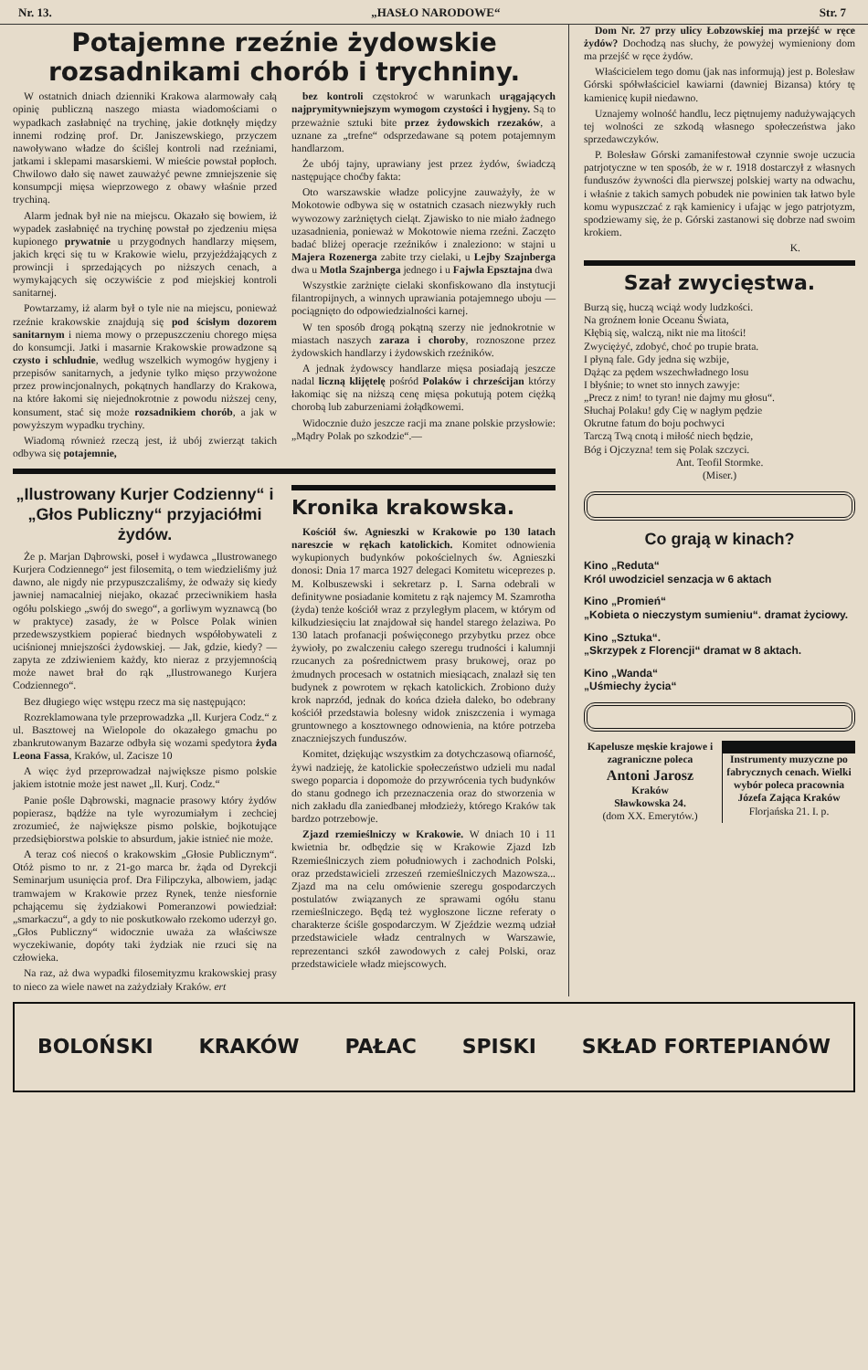Nr. 13. „HASŁO NARODOWE“Str. 7
Potajemne rzeźnie żydowskie rozsadnikami chorób i trychniny.
W ostatnich dniach dzienniki Krakowa alarmowały całą opinię publiczną naszego miasta wiadomościami o wypadkach zasłabnięć na trychinę, jakie dotknęły między innemi rodzinę prof. Dr. Janiszewskiego, przyczem nawoływano władze do ściślej kontroli nad rzeźniami, jatkami i sklepami masarskiemi. W mieście powstał popłoch. Chwilowo dało się nawet zauważyć pewne zmniejszenie się konsumpcji mięsa wieprzowego z obawy właśnie przed trychiną.
Alarm jednak był nie na miejscu. Okazało się bowiem, iż wypadek zasłabnięć na trychinę powstał po zjedzeniu mięsa kupionego prywatnie u przygodnych handlarzy mięsem, jakich kręci się tu w Krakowie wielu, przyjeżdżających z prowincji i sprzedających po niższych cenach, a wymykających się oczywiście z pod miejskiej kontroli sanitarnej.
Powtarzamy, iż alarm był o tyle nie na miejscu, ponieważ rzeźnie krakowskie znajdują się pod ścisłym dozorem sanitarnym i niema mowy o przepuszczeniu chorego mięsa do konsumcji. Jatki i masarnie Krakowskie prowadzone są czysto i schludnie, według wszelkich wymogów hygjeny i przepisów sanitarnych, a jedynie tylko mięso przywożone przez prowincjonalnych, pokątnych handlarzy do Krakowa, na które łakomi się niejednokrotnie z powodu niższej ceny, konsument, stać się może rozsadnikiem chorób, a jak w powyższym wypadku trychiny.
Wiadomą również rzeczą jest, iż ubój zwierząt takich odbywa się potajemnie,
bez kontroli częstokroć w warunkach urągających najprymitywniejszym wymogom czystości i hygjeny. Są to przeważnie sztuki bite przez żydowskich rzezaków, a uznane za „trefne“ odsprzedawane są potem potajemnym handlarzom.
Że ubój tajny, uprawiany jest przez żydów, świadczą następujące choćby fakta:
Oto warszawskie władze policyjne zauważyły, że w Mokotowie odbywa się w ostatnich czasach niezwykły ruch wywozowy zarżniętych cieląt. Zjawisko to nie miało żadnego uzasadnienia, ponieważ w Mokotowie niema rzeźni. Zaczęto badać bliżej operacje rzeźników i znaleziono: w stajni u Majera Rozenerga zabite trzy cielaki, u Lejby Szajnberga dwa u Motla Szajnberga jednego i u Fajwla Epsztajna dwa
Wszystkie zarżnięte cielaki skonfiskowano dla instytucji filantropijnych, a winnych uprawiania potajemnego uboju — pociągnięto do odpowiedzialności karnej.
W ten sposób drogą pokątną szerzy nie jednokrotnie w miastach naszych zaraza i choroby, roznoszone przez żydowskich handlarzy i żydowskich rzeźników.
A jednak żydowscy handlarze mięsa posiadają jeszcze nadal liczną klijętelę pośród Polaków i chrześcijan którzy łakomiąc się na niższą cenę mięsa pokutują potem ciężką chorobą lub zaburzeniami żołądkowemi.
Widocznie dużo jeszcze racji ma znane polskie przysłowie: „Mądry Polak po szkodzie“.—
„Ilustrowany Kurjer Codzienny“ i „Głos Publiczny“ przyjaciółmi żydów.
Że p. Marjan Dąbrowski, poseł i wydawca „Ilustrowanego Kurjera Codziennego“ jest filosemitą, o tem wiedzieliśmy już dawno, ale nigdy nie przypuszczaliśmy, że odważy się kiedy jawniej namacalniej niejako, okazać przeciwnikiem hasła ogółu polskiego „swój do swego“, a gorliwym wyznawcą (bo w praktyce) zasady, że w Polsce Polak winien przedewszystkiem popierać biednych współobywateli z uciśnionej mniejszości żydowskiej. — Jak, gdzie, kiedy? — zapyta ze zdziwieniem każdy, kto nieraz z przyjemnością może nawet brał do rąk „Ilustrowanego Kurjera Codziennego“.
Bez długiego więc wstępu rzecz ma się następująco:
Rozreklamowana tyle przeprowadzka „Il. Kurjera Codz.“ z ul. Basztowej na Wielopole do okazałego gmachu po zbankrutowanym Bazarze odbyła się wozami spedytora żyda Leona Fassa, Kraków, ul. Zacisze 10
A więc żyd przeprowadzał największe pismo polskie jakiem istotnie może jest nawet „Il. Kurj. Codz.“
Panie pośle Dąbrowski, magnacie prasowy który żydów popierasz, bądźże na tyle wyrozumiałym i zechciej zrozumieć, że największe pismo polskie, bojkotujące przedsiębiorstwa polskie to absurdum, jakie istnieć nie może.
A teraz coś niecoś o krakowskim „Głosie Publicznym“. Otóż pismo to nr. z 21-go marca br. żąda od Dyrekcji Seminarjum usunięcia prof. Dra Filipczyka, albowiem, jadąc tramwajem w Krakowie przez Rynek, tenże niesfornie pchającemu się żydziakowi Pomeranzowi powiedział: „smarkaczu“, a gdy to nie poskutkowało rzekomo uderzył go. „Głos Publiczny“ widocznie uważa za właściwsze wyczekiwanie, dopóty taki żydziak nie rzuci się na człowieka.
Na raz, aż dwa wypadki filosemityzmu krakowskiej prasy to nieco za wiele nawet na zażydziały Kraków. ert
Kronika krakowska.
Kościół św. Agnieszki w Krakowie po 130 latach nareszcie w rękach katolickich. Komitet odnowienia wykupionych budynków pokościelnych św. Agnieszki donosi: Dnia 17 marca 1927 delegaci Komitetu wiceprezes p. M. Kolbuszewski i sekretarz p. I. Sarna odebrali w definitywne posiadanie komitetu z rąk najemcy M. Szamrotha (żyda) tenże kościół wraz z przyległym placem, w którym od kilkudziesięciu lat znajdował się handel starego żelaziwa. Po 130 latach profanacji poświęconego przybytku przez obce żywioły, po zwalczeniu całego szeregu trudności i kalumnji rzucanych za pośrednictwem prasy brukowej, oraz po żmudnych procesach w ostatnich miesiącach, znalazł się ten budynek z powrotem w rękach katolickich. Zrobiono duży krok naprzód, jednak do końca dzieła daleko, bo odebrany kościół przedstawia bolesny widok zniszczenia i wymaga gruntownego a kosztownego odnowienia, na które potrzeba znaczniejszych funduszów.
Komitet, dziękując wszystkim za dotychczasową ofiarność, żywi nadzieję, że katolickie społeczeństwo udzieli mu nadal swego poparcia i dopomoże do przywrócenia tych budynków do stanu godnego ich przeznaczenia oraz do stworzenia w nich zakładu dla zaniedbanej młodzieży, którego Kraków tak bardzo potrzebowje.
Zjazd rzemieślniczy w Krakowie. W dniach 10 i 11 kwietnia br. odbędzie się w Krakowie Zjazd Izb Rzemieślniczych ziem południowych i zachodnich Polski, oraz przedstawicieli zrzeszeń rzemieślniczych Mazowsza... Zjazd ma na celu omówienie szeregu gospodarczych postulatów związanych ze sprawami ogółu stanu rzemieślniczego. Będą też wygłoszone liczne referaty o charakterze ściśle gospodarczym. W Zjeździe wezmą udział przedstawiciele władz centralnych w Warszawie, reprezentanci szkół zawodowych z całej Polski, oraz przedstawiciele władz miejscowych.
Dom Nr. 27 przy ulicy Łobzowskiej ma przejść w ręce żydów? Dochodzą nas słuchy, że powyżej wymieniony dom ma przejść w ręce żydów.
Właścicielem tego domu (jak nas informują) jest p. Bolesław Górski spółwłaściciel kawiarni (dawniej Bizansa) który tę kamienicę kupił niedawno.
Uznajemy wolność handlu, lecz piętnujemy nadużywających tej wolności ze szkodą własnego społeczeństwa jako sprzedawczyków.
P. Bolesław Górski zamanifestował czynnie swoje uczucia patrjotyczne w ten sposób, że w r. 1918 dostarczył z własnych funduszów żywności dla pierwszej polskiej warty na odwachu, i właśnie z takich samych pobudek nie powinien tak łatwo byle komu wypuszczać z rąk kamienicy i ufając w jego patrjotyzm, spodziewamy się, że p. Górski zastanowi się dobrze nad swoim krokiem.
K.
Szał zwycięstwa.
Burzą się, huczą wciąż wody ludzkości.
Na groźnem łonie Oceanu Świata,
Kłębią się, walczą, nikt nie ma litości!
Zwyciężyć, zdobyć, choć po trupie brata.
I płyną fale. Gdy jedna się wzbije,
Dążąc za pędem wszechwładnego losu
I błyśnie; to wnet sto innych zawyje:
„Precz z nim! to tyran! nie dajmy mu głosu“.
Słuchaj Polaku! gdy Cię w nagłym pędzie
Okrutne fatum do boju pochwyci
Tarczą Twą cnotą i miłość niech będzie,
Bóg i Ojczyzna! tem się Polak szczyci.
Ant. Teofil Stormke.
(Miser.)
Co grają w kinach?
Kino „Reduta“
Król uwodziciel senzacja w 6 aktach
Kino „Promień“
„Kobieta o nieczystym sumieniu“. dramat życiowy.
Kino „Sztuka“.
„Skrzypek z Florencji“ dramat w 8 aktach.
Kino „Wanda“
„Uśmiechy życia“
Kapelusze męskie krajowe i zagraniczne poleca
Antoni Jarosz
Kraków
Sławkowska 24.
(dom XX. Emerytów.)
Instrumenty muzyczne po fabrycznych cenach. Wielki wybór poleca pracownia Józefa Zająca Kraków
Florjańska 21. I. p.
BOLOŃSKI KRAKÓW PAŁAC SPISKI SKŁAD FORTEPIANÓW